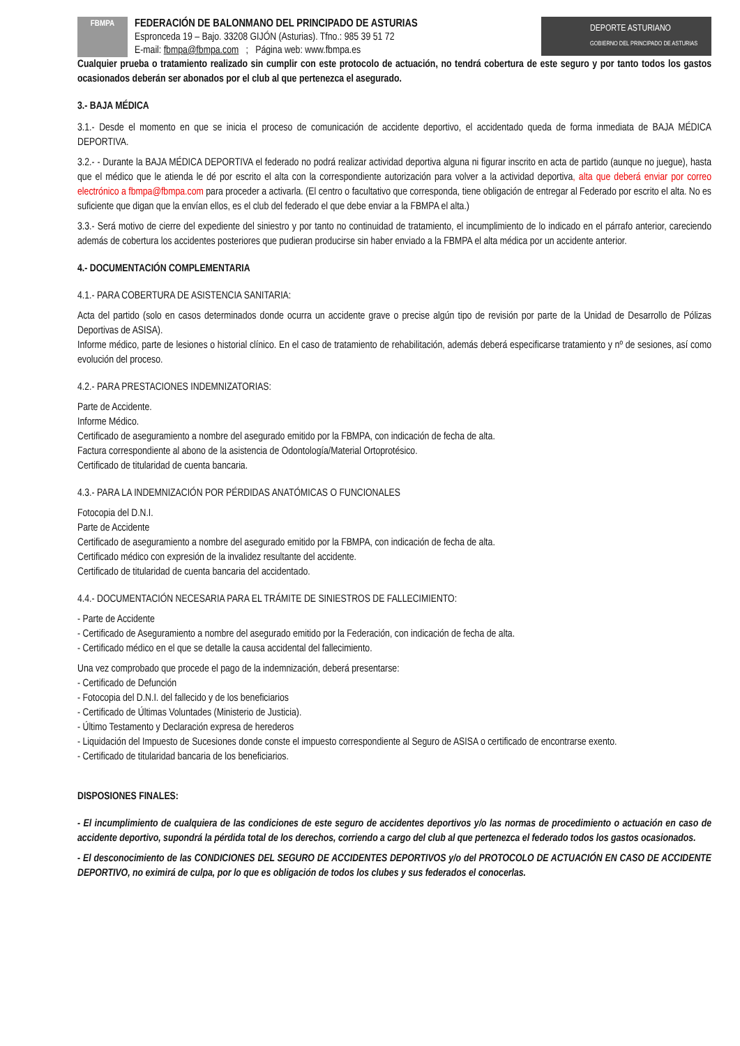FBMPA
FEDERACIÓN DE BALONMANO DEL PRINCIPADO DE ASTURIAS
Espronceda 19 – Bajo. 33208 GIJÓN (Asturias). Tfno.: 985 39 51 72
E-mail: fbmpa@fbmpa.com ; Página web: www.fbmpa.es
DEPORTE ASTURIANO
GOBIERNO DEL PRINCIPADO DE ASTURIAS
Cualquier prueba o tratamiento realizado sin cumplir con este protocolo de actuación, no tendrá cobertura de este seguro y por tanto todos los gastos ocasionados deberán ser abonados por el club al que pertenezca el asegurado.
3.- BAJA MÉDICA
3.1.- Desde el momento en que se inicia el proceso de comunicación de accidente deportivo, el accidentado queda de forma inmediata de BAJA MÉDICA DEPORTIVA.
3.2.- - Durante la BAJA MÉDICA DEPORTIVA el federado no podrá realizar actividad deportiva alguna ni figurar inscrito en acta de partido (aunque no juegue), hasta que el médico que le atienda le dé por escrito el alta con la correspondiente autorización para volver a la actividad deportiva, alta que deberá enviar por correo electrónico a fbmpa@fbmpa.com para proceder a activarla. (El centro o facultativo que corresponda, tiene obligación de entregar al Federado por escrito el alta. No es suficiente que digan que la envían ellos, es el club del federado el que debe enviar a la FBMPA el alta.)
3.3.- Será motivo de cierre del expediente del siniestro y por tanto no continuidad de tratamiento, el incumplimiento de lo indicado en el párrafo anterior, careciendo además de cobertura los accidentes posteriores que pudieran producirse sin haber enviado a la FBMPA el alta médica por un accidente anterior.
4.- DOCUMENTACIÓN COMPLEMENTARIA
4.1.- PARA COBERTURA DE ASISTENCIA SANITARIA:
Acta del partido (solo en casos determinados donde ocurra un accidente grave o precise algún tipo de revisión por parte de la Unidad de Desarrollo de Pólizas Deportivas de ASISA).
Informe médico, parte de lesiones o historial clínico. En el caso de tratamiento de rehabilitación, además deberá especificarse tratamiento y nº de sesiones, así como evolución del proceso.
4.2.- PARA PRESTACIONES INDEMNIZATORIAS:
Parte de Accidente.
Informe Médico.
Certificado de aseguramiento a nombre del asegurado emitido por la FBMPA, con indicación de fecha de alta.
Factura correspondiente al abono de la asistencia de Odontología/Material Ortoprotésico.
Certificado de titularidad de cuenta bancaria.
4.3.- PARA LA INDEMNIZACIÓN POR PÉRDIDAS ANATÓMICAS O FUNCIONALES
Fotocopia del D.N.I.
Parte de Accidente
Certificado de aseguramiento a nombre del asegurado emitido por la FBMPA, con indicación de fecha de alta.
Certificado médico con expresión de la invalidez resultante del accidente.
Certificado de titularidad de cuenta bancaria del accidentado.
4.4.- DOCUMENTACIÓN NECESARIA PARA EL TRÁMITE DE SINIESTROS DE FALLECIMIENTO:
- Parte de Accidente
- Certificado de Aseguramiento a nombre del asegurado emitido por la Federación, con indicación de fecha de alta.
- Certificado médico en el que se detalle la causa accidental del fallecimiento.
Una vez comprobado que procede el pago de la indemnización, deberá presentarse:
- Certificado de Defunción
- Fotocopia del D.N.I. del fallecido y de los beneficiarios
- Certificado de Últimas Voluntades (Ministerio de Justicia).
- Último Testamento y Declaración expresa de herederos
- Liquidación del Impuesto de Sucesiones donde conste el impuesto correspondiente al Seguro de ASISA o certificado de encontrarse exento.
- Certificado de titularidad bancaria de los beneficiarios.
DISPOSIONES FINALES:
- El incumplimiento de cualquiera de las condiciones de este seguro de accidentes deportivos y/o las normas de procedimiento o actuación en caso de accidente deportivo, supondrá la pérdida total de los derechos, corriendo a cargo del club al que pertenezca el federado todos los gastos ocasionados.
- El desconocimiento de las CONDICIONES DEL SEGURO DE ACCIDENTES DEPORTIVOS y/o del PROTOCOLO DE ACTUACIÓN EN CASO DE ACCIDENTE DEPORTIVO, no eximirá de culpa, por lo que es obligación de todos los clubes y sus federados el conocerlas.